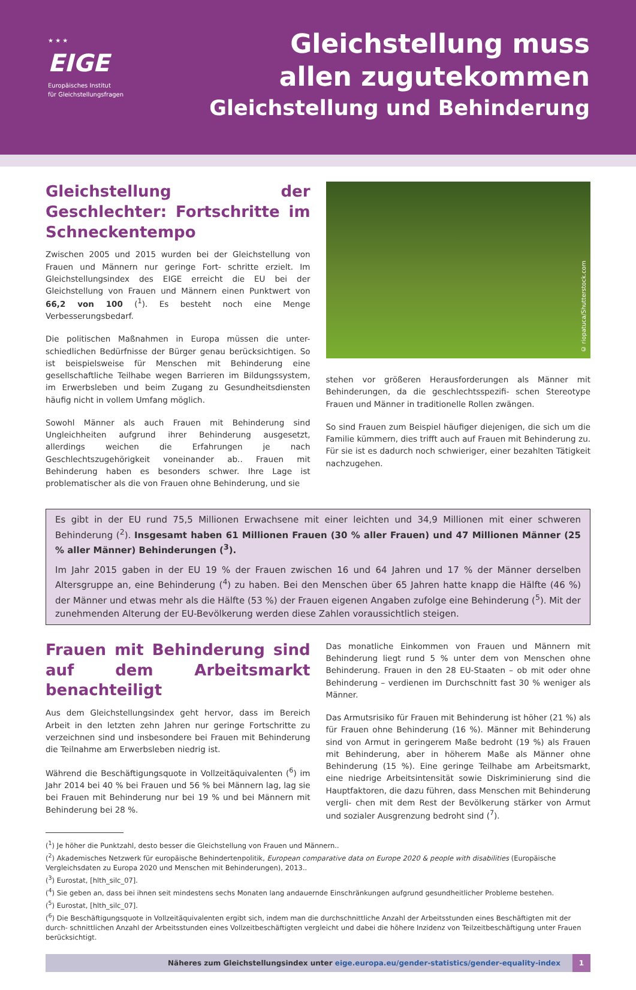★ ★ ★
EIGE
Europäisches Institut
für Gleichstellungsfragen
Gleichstellung muss
allen zugutekommen
Gleichstellung und Behinderung
Gleichstellung der Geschlechter: Fortschritte im Schneckentempo
Zwischen 2005 und 2015 wurden bei der Gleichstellung von Frauen und Männern nur geringe Fort- schritte erzielt. Im Gleichstellungsindex des EIGE erreicht die EU bei der Gleichstellung von Frauen und Männern einen Punktwert von 66,2 von 100 (<sup>1</sup>). Es besteht noch eine Menge Verbesserungsbedarf.
Die politischen Maßnahmen in Europa müssen die unter- schiedlichen Bedürfnisse der Bürger genau berücksichtigen. So ist beispielsweise für Menschen mit Behinderung eine gesellschaftliche Teilhabe wegen Barrieren im Bildungssystem, im Erwerbsleben und beim Zugang zu Gesundheitsdiensten häufig nicht in vollem Umfang möglich.
Sowohl Männer als auch Frauen mit Behinderung sind Ungleichheiten aufgrund ihrer Behinderung ausgesetzt, allerdings weichen die Erfahrungen je nach Geschlechtszugehörigkeit voneinander ab.. Frauen mit Behinderung haben es besonders schwer. Ihre Lage ist problematischer als die von Frauen ohne Behinderung, und sie
© riopatuca/Shutterstock.com
stehen vor größeren Herausforderungen als Männer mit Behinderungen, da die geschlechtsspezifi- schen Stereotype Frauen und Männer in traditionelle Rollen zwängen.
So sind Frauen zum Beispiel häufiger diejenigen, die sich um die Familie kümmern, dies trifft auch auf Frauen mit Behinderung zu. Für sie ist es dadurch noch schwieriger, einer bezahlten Tätigkeit nachzugehen.
Es gibt in der EU rund 75,5 Millionen Erwachsene mit einer leichten und 34,9 Millionen mit einer schweren Behinderung (<sup>2</sup>). Insgesamt haben 61 Millionen Frauen (30 % aller Frauen) und 47 Millionen Männer (25 % aller Männer) Behinderungen (<sup>3</sup>).
Im Jahr 2015 gaben in der EU 19 % der Frauen zwischen 16 und 64 Jahren und 17 % der Männer derselben Altersgruppe an, eine Behinderung (<sup>4</sup>) zu haben. Bei den Menschen über 65 Jahren hatte knapp die Hälfte (46 %) der Männer und etwas mehr als die Hälfte (53 %) der Frauen eigenen Angaben zufolge eine Behinderung (<sup>5</sup>). Mit der zunehmenden Alterung der EU-Bevölkerung werden diese Zahlen voraussichtlich steigen.
Frauen mit Behinderung sind auf dem Arbeitsmarkt benachteiligt
Aus dem Gleichstellungsindex geht hervor, dass im Bereich Arbeit in den letzten zehn Jahren nur geringe Fortschritte zu verzeichnen sind und insbesondere bei Frauen mit Behinderung die Teilnahme am Erwerbsleben niedrig ist.
Während die Beschäftigungsquote in Vollzeitäquivalenten (<sup>6</sup>) im Jahr 2014 bei 40 % bei Frauen und 56 % bei Männern lag, lag sie bei Frauen mit Behinderung nur bei 19 % und bei Männern mit Behinderung bei 28 %.
Das monatliche Einkommen von Frauen und Männern mit Behinderung liegt rund 5 % unter dem von Menschen ohne Behinderung. Frauen in den 28 EU-Staaten – ob mit oder ohne Behinderung – verdienen im Durchschnitt fast 30 % weniger als Männer.
Das Armutsrisiko für Frauen mit Behinderung ist höher (21 %) als für Frauen ohne Behinderung (16 %). Männer mit Behinderung sind von Armut in geringerem Maße bedroht (19 %) als Frauen mit Behinderung, aber in höherem Maße als Männer ohne Behinderung (15 %). Eine geringe Teilhabe am Arbeitsmarkt, eine niedrige Arbeitsintensität sowie Diskriminierung sind die Hauptfaktoren, die dazu führen, dass Menschen mit Behinderung vergli- chen mit dem Rest der Bevölkerung stärker von Armut und sozialer Ausgrenzung bedroht sind (<sup>7</sup>).
(<sup>1</sup>) Je höher die Punktzahl, desto besser die Gleichstellung von Frauen und Männern..
(<sup>2</sup>) Akademisches Netzwerk für europäische Behindertenpolitik, European comparative data on Europe 2020 & people with disabilities (Europäische Vergleichsdaten zu Europa 2020 und Menschen mit Behinderungen), 2013..
(<sup>3</sup>) Eurostat, [hlth_silc_07].
(<sup>4</sup>) Sie geben an, dass bei ihnen seit mindestens sechs Monaten lang andauernde Einschränkungen aufgrund gesundheitlicher Probleme bestehen.
(<sup>5</sup>) Eurostat, [hlth_silc_07].
(<sup>6</sup>) Die Beschäftigungsquote in Vollzeitäquivalenten ergibt sich, indem man die durchschnittliche Anzahl der Arbeitsstunden eines Beschäftigten mit der durch- schnittlichen Anzahl der Arbeitsstunden eines Vollzeitbeschäftigten vergleicht und dabei die höhere Inzidenz von Teilzeitbeschäftigung unter Frauen berücksichtigt.
Näheres zum Gleichstellungsindex unter eige.europa.eu/gender-statistics/gender-equality-index
1